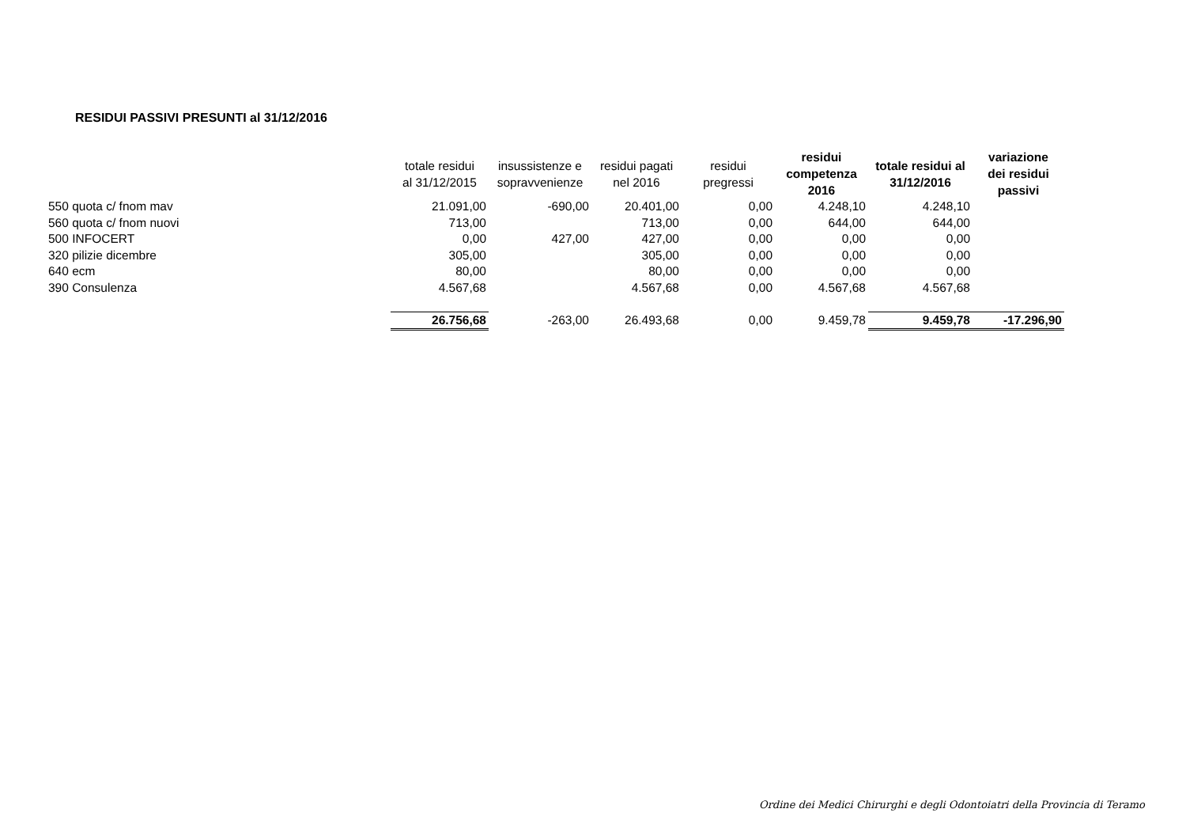RESIDUI PASSIVI PRESUNTI al 31/12/2016
| | totale residui al 31/12/2015 | insussistenze e sopravvenienze | residui pagati nel 2016 | residui pregressi | residui competenza 2016 | totale residui al 31/12/2016 | variazione dei residui passivi |
| --- | --- | --- | --- | --- | --- | --- | --- |
| 550 quota c/ fnom mav | 21.091,00 | -690,00 | 20.401,00 | 0,00 | 4.248,10 | 4.248,10 | |
| 560 quota c/ fnom nuovi | 713,00 | | 713,00 | 0,00 | 644,00 | 644,00 | |
| 500 INFOCERT | 0,00 | 427,00 | 427,00 | 0,00 | 0,00 | 0,00 | |
| 320 pilizie dicembre | 305,00 | | 305,00 | 0,00 | 0,00 | 0,00 | |
| 640 ecm | 80,00 | | 80,00 | 0,00 | 0,00 | 0,00 | |
| 390 Consulenza | 4.567,68 | | 4.567,68 | 0,00 | 4.567,68 | 4.567,68 | |
| | 26.756,68 | -263,00 | 26.493,68 | 0,00 | 9.459,78 | 9.459,78 | -17.296,90 |
Ordine dei Medici Chirurghi e degli Odontoiatri della Provincia di Teramo